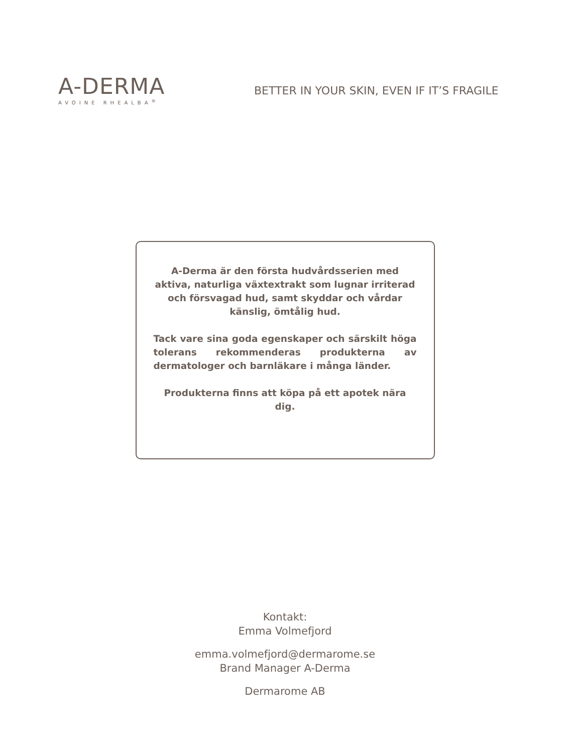A-DERMA
AVOINE RHEALBA<sup>®</sup>
BETTER IN YOUR SKIN, EVEN IF IT’S FRAGILE
A-Derma är den första hudvårdsserien med aktiva, naturliga växtextrakt som lugnar irriterad och försvagad hud, samt skyddar och vårdar känslig, ömtålig hud.
Tack vare sina goda egenskaper och särskilt höga tolerans rekommenderas produkterna av dermatologer och barnläkare i många länder.
Produkterna finns att köpa på ett apotek nära dig.
Kontakt:
Emma Volmefjord
emma.volmefjord@dermarome.se
Brand Manager A-Derma
Dermarome AB